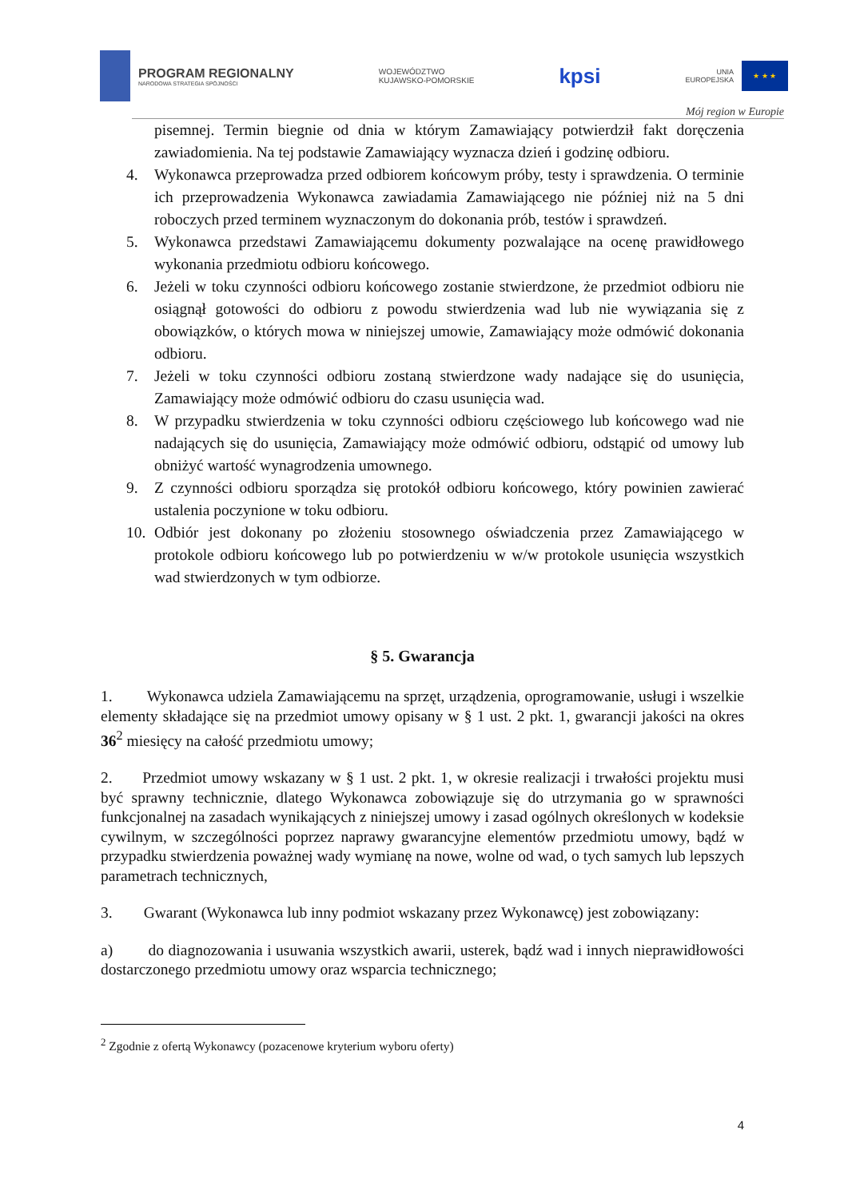PROGRAM REGIONALNY
NARODOWA STRATEGIA SPÓJNOŚCI
WOJEWÓDZTWO
KUJAWSKO-POMORSKIE
kpsi
UNIA
EUROPEJSKA
★ ★ ★
Mój region w Europie
pisemnej. Termin biegnie od dnia w którym Zamawiający potwierdził fakt doręczenia zawiadomienia. Na tej podstawie Zamawiający wyznacza dzień i godzinę odbioru.
4. Wykonawca przeprowadza przed odbiorem końcowym próby, testy i sprawdzenia. O terminie ich przeprowadzenia Wykonawca zawiadamia Zamawiającego nie później niż na 5 dni roboczych przed terminem wyznaczonym do dokonania prób, testów i sprawdzeń.
5. Wykonawca przedstawi Zamawiającemu dokumenty pozwalające na ocenę prawidłowego wykonania przedmiotu odbioru końcowego.
6. Jeżeli w toku czynności odbioru końcowego zostanie stwierdzone, że przedmiot odbioru nie osiągnął gotowości do odbioru z powodu stwierdzenia wad lub nie wywiązania się z obowiązków, o których mowa w niniejszej umowie, Zamawiający może odmówić dokonania odbioru.
7. Jeżeli w toku czynności odbioru zostaną stwierdzone wady nadające się do usunięcia, Zamawiający może odmówić odbioru do czasu usunięcia wad.
8. W przypadku stwierdzenia w toku czynności odbioru częściowego lub końcowego wad nie nadających się do usunięcia, Zamawiający może odmówić odbioru, odstąpić od umowy lub obniżyć wartość wynagrodzenia umownego.
9. Z czynności odbioru sporządza się protokół odbioru końcowego, który powinien zawierać ustalenia poczynione w toku odbioru.
10. Odbiór jest dokonany po złożeniu stosownego oświadczenia przez Zamawiającego w protokole odbioru końcowego lub po potwierdzeniu w w/w protokole usunięcia wszystkich wad stwierdzonych w tym odbiorze.
§ 5. Gwarancja
1. Wykonawca udziela Zamawiającemu na sprzęt, urządzenia, oprogramowanie, usługi i wszelkie elementy składające się na przedmiot umowy opisany w § 1 ust. 2 pkt. 1, gwarancji jakości na okres 36<sup>2</sup> miesięcy na całość przedmiotu umowy;
2. Przedmiot umowy wskazany w § 1 ust. 2 pkt. 1, w okresie realizacji i trwałości projektu musi być sprawny technicznie, dlatego Wykonawca zobowiązuje się do utrzymania go w sprawności funkcjonalnej na zasadach wynikających z niniejszej umowy i zasad ogólnych określonych w kodeksie cywilnym, w szczególności poprzez naprawy gwarancyjne elementów przedmiotu umowy, bądź w przypadku stwierdzenia poważnej wady wymianę na nowe, wolne od wad, o tych samych lub lepszych parametrach technicznych,
3. Gwarant (Wykonawca lub inny podmiot wskazany przez Wykonawcę) jest zobowiązany:
a) do diagnozowania i usuwania wszystkich awarii, usterek, bądź wad i innych nieprawidłowości dostarczonego przedmiotu umowy oraz wsparcia technicznego;
<sup>2</sup> Zgodnie z ofertą Wykonawcy (pozacenowe kryterium wyboru oferty)
4